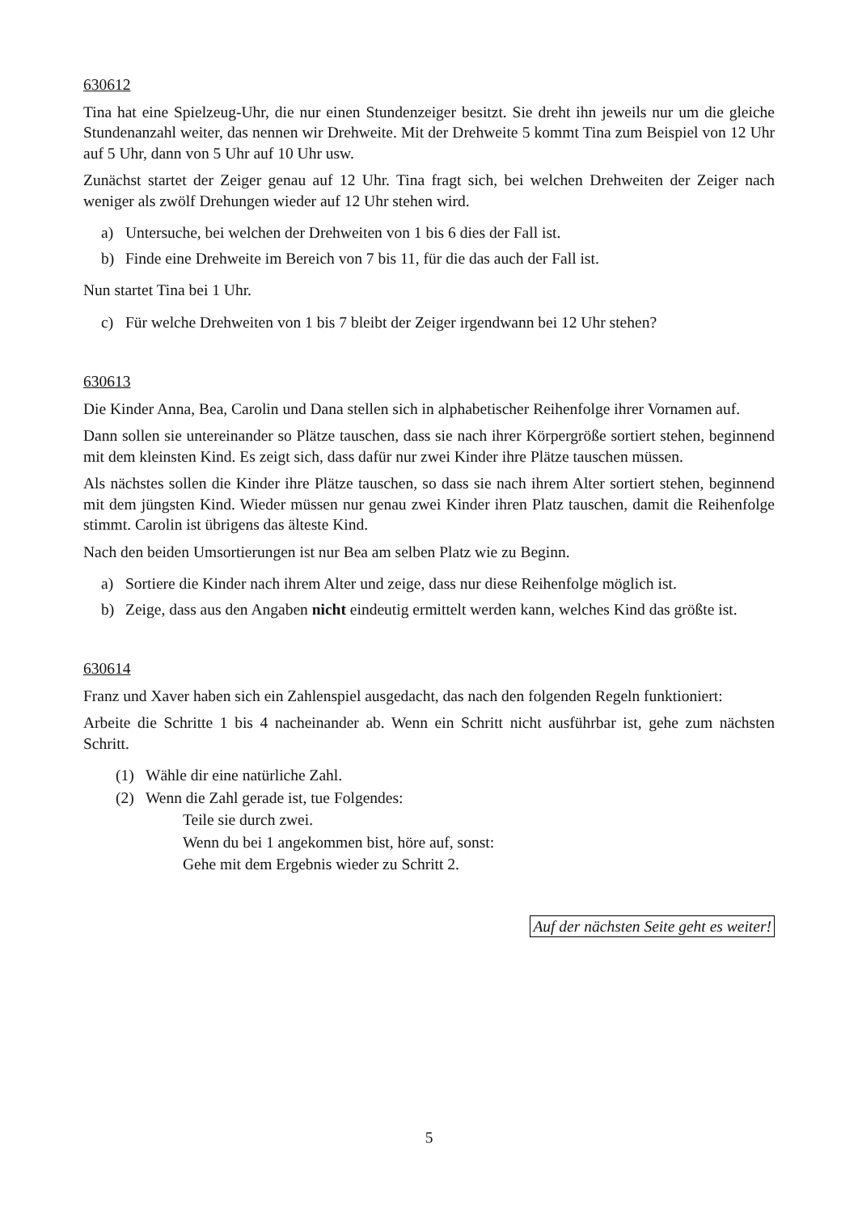630612
Tina hat eine Spielzeug-Uhr, die nur einen Stundenzeiger besitzt. Sie dreht ihn jeweils nur um die gleiche Stundenanzahl weiter, das nennen wir Drehweite. Mit der Drehweite 5 kommt Tina zum Beispiel von 12 Uhr auf 5 Uhr, dann von 5 Uhr auf 10 Uhr usw.
Zunächst startet der Zeiger genau auf 12 Uhr. Tina fragt sich, bei welchen Drehweiten der Zeiger nach weniger als zwölf Drehungen wieder auf 12 Uhr stehen wird.
a) Untersuche, bei welchen der Drehweiten von 1 bis 6 dies der Fall ist.
b) Finde eine Drehweite im Bereich von 7 bis 11, für die das auch der Fall ist.
Nun startet Tina bei 1 Uhr.
c) Für welche Drehweiten von 1 bis 7 bleibt der Zeiger irgendwann bei 12 Uhr stehen?
630613
Die Kinder Anna, Bea, Carolin und Dana stellen sich in alphabetischer Reihenfolge ihrer Vornamen auf.
Dann sollen sie untereinander so Plätze tauschen, dass sie nach ihrer Körpergröße sortiert stehen, beginnend mit dem kleinsten Kind. Es zeigt sich, dass dafür nur zwei Kinder ihre Plätze tauschen müssen.
Als nächstes sollen die Kinder ihre Plätze tauschen, so dass sie nach ihrem Alter sortiert stehen, beginnend mit dem jüngsten Kind. Wieder müssen nur genau zwei Kinder ihren Platz tauschen, damit die Reihenfolge stimmt. Carolin ist übrigens das älteste Kind.
Nach den beiden Umsortierungen ist nur Bea am selben Platz wie zu Beginn.
a) Sortiere die Kinder nach ihrem Alter und zeige, dass nur diese Reihenfolge möglich ist.
b) Zeige, dass aus den Angaben nicht eindeutig ermittelt werden kann, welches Kind das größte ist.
630614
Franz und Xaver haben sich ein Zahlenspiel ausgedacht, das nach den folgenden Regeln funktioniert:
Arbeite die Schritte 1 bis 4 nacheinander ab. Wenn ein Schritt nicht ausführbar ist, gehe zum nächsten Schritt.
(1) Wähle dir eine natürliche Zahl.
(2) Wenn die Zahl gerade ist, tue Folgendes:
Teile sie durch zwei.
Wenn du bei 1 angekommen bist, höre auf, sonst:
Gehe mit dem Ergebnis wieder zu Schritt 2.
Auf der nächsten Seite geht es weiter!
5